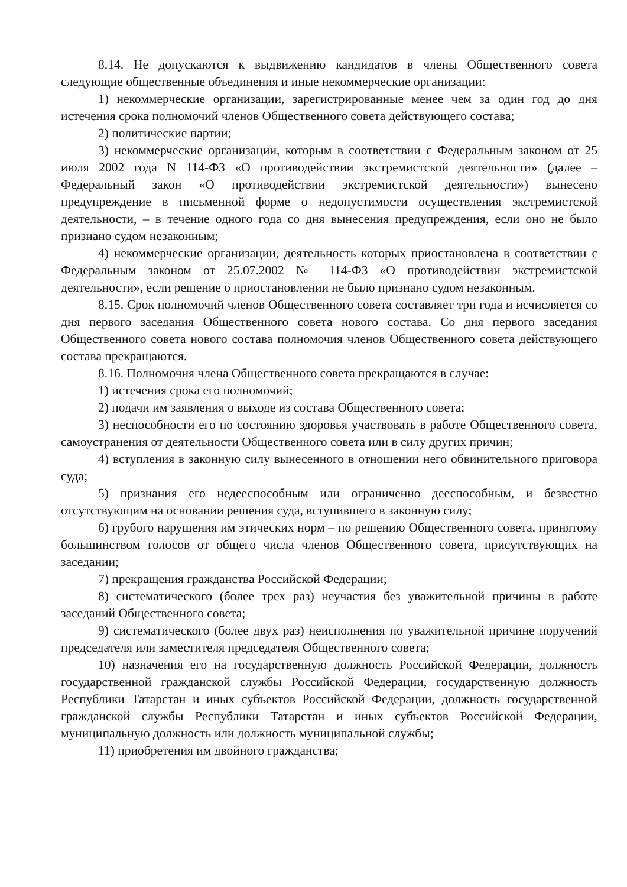8.14. Не допускаются к выдвижению кандидатов в члены Общественного совета следующие общественные объединения и иные некоммерческие организации:
1) некоммерческие организации, зарегистрированные менее чем за один год до дня истечения срока полномочий членов Общественного совета действующего состава;
2) политические партии;
3) некоммерческие организации, которым в соответствии с Федеральным законом от 25 июля 2002 года N 114-ФЗ «О противодействии экстремистской деятельности» (далее – Федеральный закон «О противодействии экстремистской деятельности») вынесено предупреждение в письменной форме о недопустимости осуществления экстремистской деятельности, – в течение одного года со дня вынесения предупреждения, если оно не было признано судом незаконным;
4) некоммерческие организации, деятельность которых приостановлена в соответствии с Федеральным законом от 25.07.2002 № 114-ФЗ «О противодействии экстремистской деятельности», если решение о приостановлении не было признано судом незаконным.
8.15. Срок полномочий членов Общественного совета составляет три года и исчисляется со дня первого заседания Общественного совета нового состава. Со дня первого заседания Общественного совета нового состава полномочия членов Общественного совета действующего состава прекращаются.
8.16. Полномочия члена Общественного совета прекращаются в случае:
1) истечения срока его полномочий;
2) подачи им заявления о выходе из состава Общественного совета;
3) неспособности его по состоянию здоровья участвовать в работе Общественного совета, самоустранения от деятельности Общественного совета или в силу других причин;
4) вступления в законную силу вынесенного в отношении него обвинительного приговора суда;
5) признания его недееспособным или ограниченно дееспособным, и безвестно отсутствующим на основании решения суда, вступившего в законную силу;
6) грубого нарушения им этических норм – по решению Общественного совета, принятому большинством голосов от общего числа членов Общественного совета, присутствующих на заседании;
7) прекращения гражданства Российской Федерации;
8) систематического (более трех раз) неучастия без уважительной причины в работе заседаний Общественного совета;
9) систематического (более двух раз) неисполнения по уважительной причине поручений председателя или заместителя председателя Общественного совета;
10) назначения его на государственную должность Российской Федерации, должность государственной гражданской службы Российской Федерации, государственную должность Республики Татарстан и иных субъектов Российской Федерации, должность государственной гражданской службы Республики Татарстан и иных субъектов Российской Федерации, муниципальную должность или должность муниципальной службы;
11) приобретения им двойного гражданства;